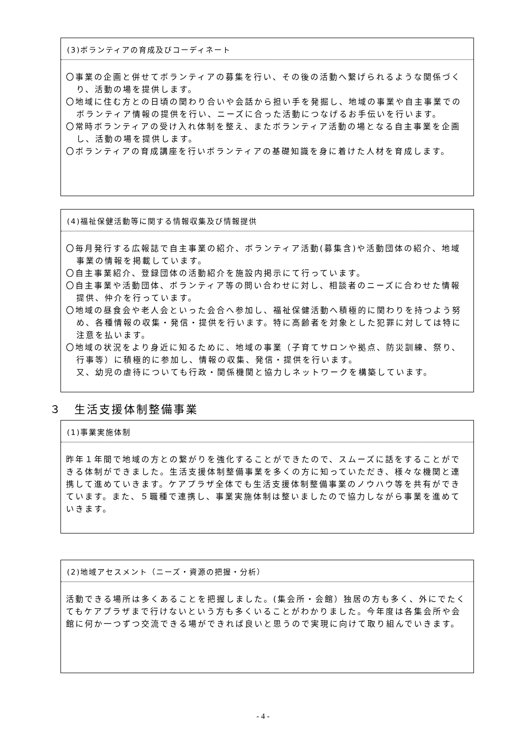(3)ボランティアの育成及びコーディネート
〇事業の企画と併せてボランティアの募集を行い、その後の活動へ繋げられるような関係づくり、活動の場を提供します。
〇地域に住む方との日頃の関わり合いや会話から担い手を発掘し、地域の事業や自主事業でのボランティア情報の提供を行い、ニーズに合った活動につなげるお手伝いを行います。
〇常時ボランティアの受け入れ体制を整え、またボランティア活動の場となる自主事業を企画し、活動の場を提供します。
〇ボランティアの育成講座を行いボランティアの基礎知識を身に着けた人材を育成します。
(4)福祉保健活動等に関する情報収集及び情報提供
〇毎月発行する広報誌で自主事業の紹介、ボランティア活動(募集含)や活動団体の紹介、地域事業の情報を掲載しています。
〇自主事業紹介、登録団体の活動紹介を施設内掲示にて行っています。
〇自主事業や活動団体、ボランティア等の問い合わせに対し、相談者のニーズに合わせた情報提供、仲介を行っています。
〇地域の昼食会や老人会といった会合へ参加し、福祉保健活動へ積極的に関わりを持つよう努め、各種情報の収集・発信・提供を行います。特に高齢者を対象とした犯罪に対しては特に注意を払います。
〇地域の状況をより身近に知るために、地域の事業（子育てサロンや拠点、防災訓練、祭り、行事等）に積極的に参加し、情報の収集、発信・提供を行います。
又、幼児の虐待についても行政・関係機関と協力しネットワークを構築しています。
３　生活支援体制整備事業
(1)事業実施体制
昨年１年間で地域の方との繋がりを強化することができたので、スムーズに話をすることができる体制ができました。生活支援体制整備事業を多くの方に知っていただき、様々な機関と連携して進めていきます。ケアプラザ全体でも生活支援体制整備事業のノウハウ等を共有ができています。また、５職種で連携し、事業実施体制は整いましたので協力しながら事業を進めていきます。
(2)地域アセスメント（ニーズ・資源の把握・分析）
活動できる場所は多くあることを把握しました。(集会所・会館）独居の方も多く、外にでたくてもケアプラザまで行けないという方も多くいることがわかりました。今年度は各集会所や会館に何か一つずつ交流できる場ができれば良いと思うので実現に向けて取り組んでいきます。
- 4 -